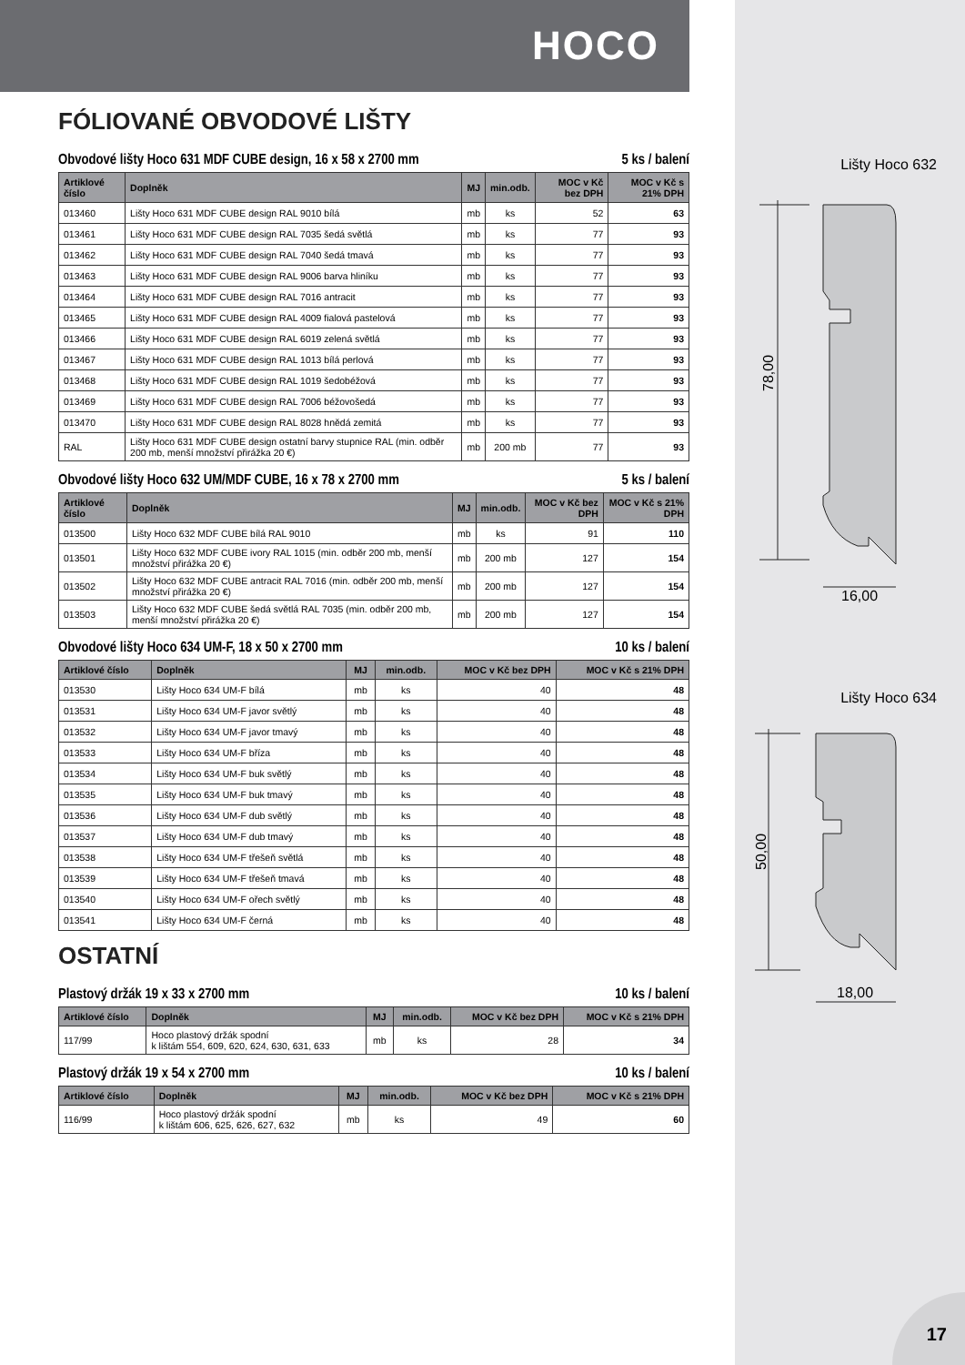HOCO
FÓLIOVANÉ OBVODOVÉ LIŠTY
Obvodové lišty Hoco 631 MDF CUBE design, 16 x 58 x 2700 mm 5 ks / balení
| Artiklové číslo | Doplněk | MJ | min.odb. | MOC v Kč bez DPH | MOC v Kč s 21% DPH |
| --- | --- | --- | --- | --- | --- |
| 013460 | Lišty Hoco 631 MDF CUBE design RAL 9010 bílá | mb | ks | 52 | 63 |
| 013461 | Lišty Hoco 631 MDF CUBE design RAL 7035 šedá světlá | mb | ks | 77 | 93 |
| 013462 | Lišty Hoco 631 MDF CUBE design RAL 7040 šedá tmavá | mb | ks | 77 | 93 |
| 013463 | Lišty Hoco 631 MDF CUBE design RAL 9006 barva hliníku | mb | ks | 77 | 93 |
| 013464 | Lišty Hoco 631 MDF CUBE design RAL 7016 antracit | mb | ks | 77 | 93 |
| 013465 | Lišty Hoco 631 MDF CUBE design RAL 4009 fialová pastelová | mb | ks | 77 | 93 |
| 013466 | Lišty Hoco 631 MDF CUBE design RAL 6019 zelená světlá | mb | ks | 77 | 93 |
| 013467 | Lišty Hoco 631 MDF CUBE design RAL 1013 bílá perlová | mb | ks | 77 | 93 |
| 013468 | Lišty Hoco 631 MDF CUBE design RAL 1019 šedobéžová | mb | ks | 77 | 93 |
| 013469 | Lišty Hoco 631 MDF CUBE design RAL 7006 béžovošedá | mb | ks | 77 | 93 |
| 013470 | Lišty Hoco 631 MDF CUBE design RAL 8028 hnědá zemitá | mb | ks | 77 | 93 |
| RAL | Lišty Hoco 631 MDF CUBE design ostatní barvy stupnice RAL (min. odběr 200 mb, menší množství přirážka 20 €) | mb | 200 mb | 77 | 93 |
Obvodové lišty Hoco 632 UM/MDF CUBE, 16 x 78 x 2700 mm 5 ks / balení
| Artiklové číslo | Doplněk | MJ | min.odb. | MOC v Kč bez DPH | MOC v Kč s 21% DPH |
| --- | --- | --- | --- | --- | --- |
| 013500 | Lišty Hoco 632 MDF CUBE bílá RAL 9010 | mb | ks | 91 | 110 |
| 013501 | Lišty Hoco 632 MDF CUBE ivory RAL 1015 (min. odběr 200 mb, menší množství přirážka 20 €) | mb | 200 mb | 127 | 154 |
| 013502 | Lišty Hoco 632 MDF CUBE antracit RAL 7016 (min. odběr 200 mb, menší množství přirážka 20 €) | mb | 200 mb | 127 | 154 |
| 013503 | Lišty Hoco 632 MDF CUBE šedá světlá RAL 7035 (min. odběr 200 mb, menší množství přirážka 20 €) | mb | 200 mb | 127 | 154 |
Obvodové lišty Hoco 634 UM-F, 18 x 50 x 2700 mm 10 ks / balení
| Artiklové číslo | Doplněk | MJ | min.odb. | MOC v Kč bez DPH | MOC v Kč s 21% DPH |
| --- | --- | --- | --- | --- | --- |
| 013530 | Lišty Hoco 634 UM-F bílá | mb | ks | 40 | 48 |
| 013531 | Lišty Hoco 634 UM-F javor světlý | mb | ks | 40 | 48 |
| 013532 | Lišty Hoco 634 UM-F javor tmavý | mb | ks | 40 | 48 |
| 013533 | Lišty Hoco 634 UM-F bříza | mb | ks | 40 | 48 |
| 013534 | Lišty Hoco 634 UM-F buk světlý | mb | ks | 40 | 48 |
| 013535 | Lišty Hoco 634 UM-F buk tmavý | mb | ks | 40 | 48 |
| 013536 | Lišty Hoco 634 UM-F dub světlý | mb | ks | 40 | 48 |
| 013537 | Lišty Hoco 634 UM-F dub tmavý | mb | ks | 40 | 48 |
| 013538 | Lišty Hoco 634 UM-F třešeň světlá | mb | ks | 40 | 48 |
| 013539 | Lišty Hoco 634 UM-F třešeň tmavá | mb | ks | 40 | 48 |
| 013540 | Lišty Hoco 634 UM-F ořech světlý | mb | ks | 40 | 48 |
| 013541 | Lišty Hoco 634 UM-F černá | mb | ks | 40 | 48 |
OSTATNÍ
Plastový držák 19 x 33 x 2700 mm 10 ks / balení
| Artiklové číslo | Doplněk | MJ | min.odb. | MOC v Kč bez DPH | MOC v Kč s 21% DPH |
| --- | --- | --- | --- | --- | --- |
| 117/99 | Hoco plastový držák spodní k lištám 554, 609, 620, 624, 630, 631, 633 | mb | ks | 28 | 34 |
Plastový držák 19 x 54 x 2700 mm 10 ks / balení
| Artiklové číslo | Doplněk | MJ | min.odb. | MOC v Kč bez DPH | MOC v Kč s 21% DPH |
| --- | --- | --- | --- | --- | --- |
| 116/99 | Hoco plastový držák spodní k lištám 606, 625, 626, 627, 632 | mb | ks | 49 | 60 |
Lišty Hoco 632
78,00
16,00
Lišty Hoco 634
50,00
18,00
17